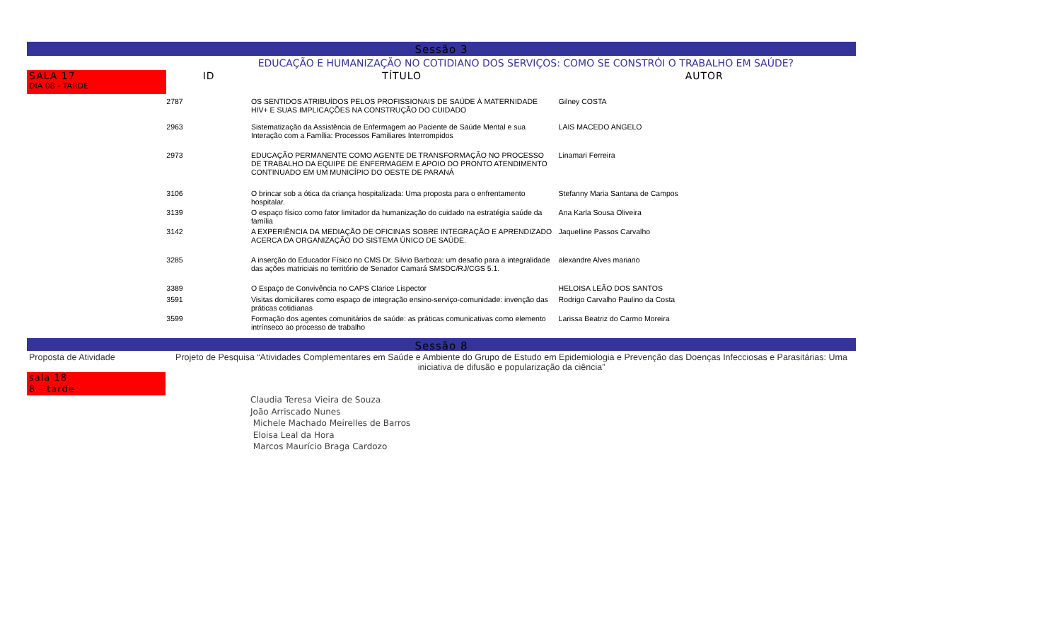Sessão 3
EDUCAÇÃO E HUMANIZAÇÃO NO COTIDIANO DOS SERVIÇOS: COMO SE CONSTRÓI O TRABALHO EM SAÚDE?
| SALA 17 DIA 08 - TARDE | ID | TÍTULO | AUTOR |
| | 2787 | OS SENTIDOS ATRIBUÍDOS PELOS PROFISSIONAIS DE SAÚDE À MATERNIDADE HIV+ E SUAS IMPLICAÇÕES NA CONSTRUÇÃO DO CUIDADO | Gilney COSTA |
| | 2963 | Sistematização da Assistência de Enfermagem ao Paciente de Saúde Mental e sua Interação com a Família: Processos Familiares Interrompidos | LAIS MACEDO ANGELO |
| | 2973 | EDUCAÇÃO PERMANENTE COMO AGENTE DE TRANSFORMAÇÃO NO PROCESSO DE TRABALHO DA EQUIPE DE ENFERMAGEM E APOIO DO PRONTO ATENDIMENTO CONTINUADO EM UM MUNICÍPIO DO OESTE DE PARANÁ | Linamari Ferreira |
| | 3106 | O brincar sob a ótica da criança hospitalizada: Uma proposta para o enfrentamento hospitalar. | Stefanny Maria Santana de Campos |
| | 3139 | O espaço físico como fator limitador da humanização do cuidado na estratégia saúde da família | Ana Karla Sousa Oliveira |
| | 3142 | A EXPERIÊNCIA DA MEDIAÇÃO DE OFICINAS SOBRE INTEGRAÇÃO E APRENDIZADO ACERCA DA ORGANIZAÇÃO DO SISTEMA ÚNICO DE SAÚDE. | Jaquelline Passos Carvalho |
| | 3285 | A inserção do Educador Físico no CMS Dr. Silvio Barboza: um desafio para a integralidade das ações matriciais no território de Senador Camará SMSDC/RJ/CGS 5.1. | alexandre Alves mariano |
| | 3389 | O Espaço de Convivência no CAPS Clarice Lispector | HELOISA LEÃO DOS SANTOS |
| | 3591 | Visitas domiciliares como espaço de integração ensino-serviço-comunidade: invenção das práticas cotidianas | Rodrigo Carvalho Paulino da Costa |
| | 3599 | Formação dos agentes comunitários de saúde: as práticas comunicativas como elemento intrínseco ao processo de trabalho | Larissa Beatriz do Carmo Moreira |
Sessão 8
Proposta de Atividade Projeto de Pesquisa “Atividades Complementares em Saúde e Ambiente do Grupo de Estudo em Epidemiologia e Prevenção das Doenças Infecciosas e Parasitárias: Uma iniciativa de difusão e popularização da ciência”
sala 18
8 - tarde
Claudia Teresa Vieira de Souza
João Arriscado Nunes
Michele Machado Meirelles de Barros
Eloisa Leal da Hora
Marcos Maurício Braga Cardozo